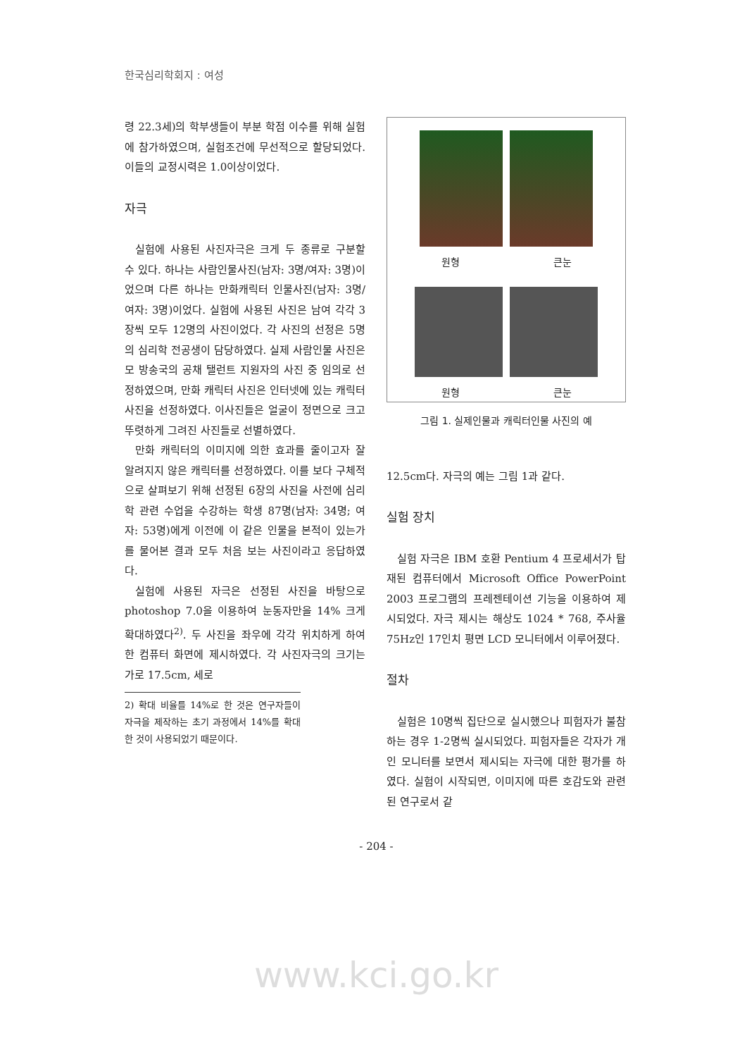한국심리학회지 : 여성
령 22.3세)의 학부생들이 부분 학점 이수를 위해 실험에 참가하였으며, 실험조건에 무선적으로 할당되었다. 이들의 교정시력은 1.0이상이었다.
자극
실험에 사용된 사진자극은 크게 두 종류로 구분할 수 있다. 하나는 사람인물사진(남자: 3명/여자: 3명)이었으며 다른 하나는 만화캐릭터 인물사진(남자: 3명/여자: 3명)이었다. 실험에 사용된 사진은 남여 각각 3장씩 모두 12명의 사진이었다. 각 사진의 선정은 5명의 심리학 전공생이 담당하였다. 실제 사람인물 사진은 모 방송국의 공채 탤런트 지원자의 사진 중 임의로 선정하였으며, 만화 캐릭터 사진은 인터넷에 있는 캐릭터 사진을 선정하였다. 이사진들은 얼굴이 정면으로 크고 뚜렷하게 그려진 사진들로 선별하였다.
만화 캐릭터의 이미지에 의한 효과를 줄이고자 잘 알려지지 않은 캐릭터를 선정하였다. 이를 보다 구체적으로 살펴보기 위해 선정된 6장의 사진을 사전에 심리학 관련 수업을 수강하는 학생 87명(남자: 34명; 여자: 53명)에게 이전에 이 같은 인물을 본적이 있는가를 물어본 결과 모두 처음 보는 사진이라고 응답하였다.
실험에 사용된 자극은 선정된 사진을 바탕으로 photoshop 7.0을 이용하여 눈동자만을 14% 크게 확대하였다<sup>2)</sup>. 두 사진을 좌우에 각각 위치하게 하여 한 컴퓨터 화면에 제시하였다. 각 사진자극의 크기는 가로 17.5cm, 세로
2) 확대 비율를 14%로 한 것은 연구자들이 자극을 제작하는 초기 과정에서 14%를 확대한 것이 사용되었기 때문이다.
원형 큰눈
원형 큰눈
그림 1. 실제인물과 캐릭터인물 사진의 예
12.5cm다. 자극의 예는 그림 1과 같다.
실험 장치
실험 자극은 IBM 호환 Pentium 4 프로세서가 탑재된 컴퓨터에서 Microsoft Office PowerPoint 2003 프로그램의 프레젠테이션 기능을 이용하여 제시되었다. 자극 제시는 해상도 1024 * 768, 주사율 75Hz인 17인치 평면 LCD 모니터에서 이루어졌다.
절차
실험은 10명씩 집단으로 실시했으나 피험자가 불참하는 경우 1-2명씩 실시되었다. 피험자들은 각자가 개인 모니터를 보면서 제시되는 자극에 대한 평가를 하였다. 실험이 시작되면, 이미지에 따른 호감도와 관련된 연구로서 같
- 204 -
www.kci.go.kr